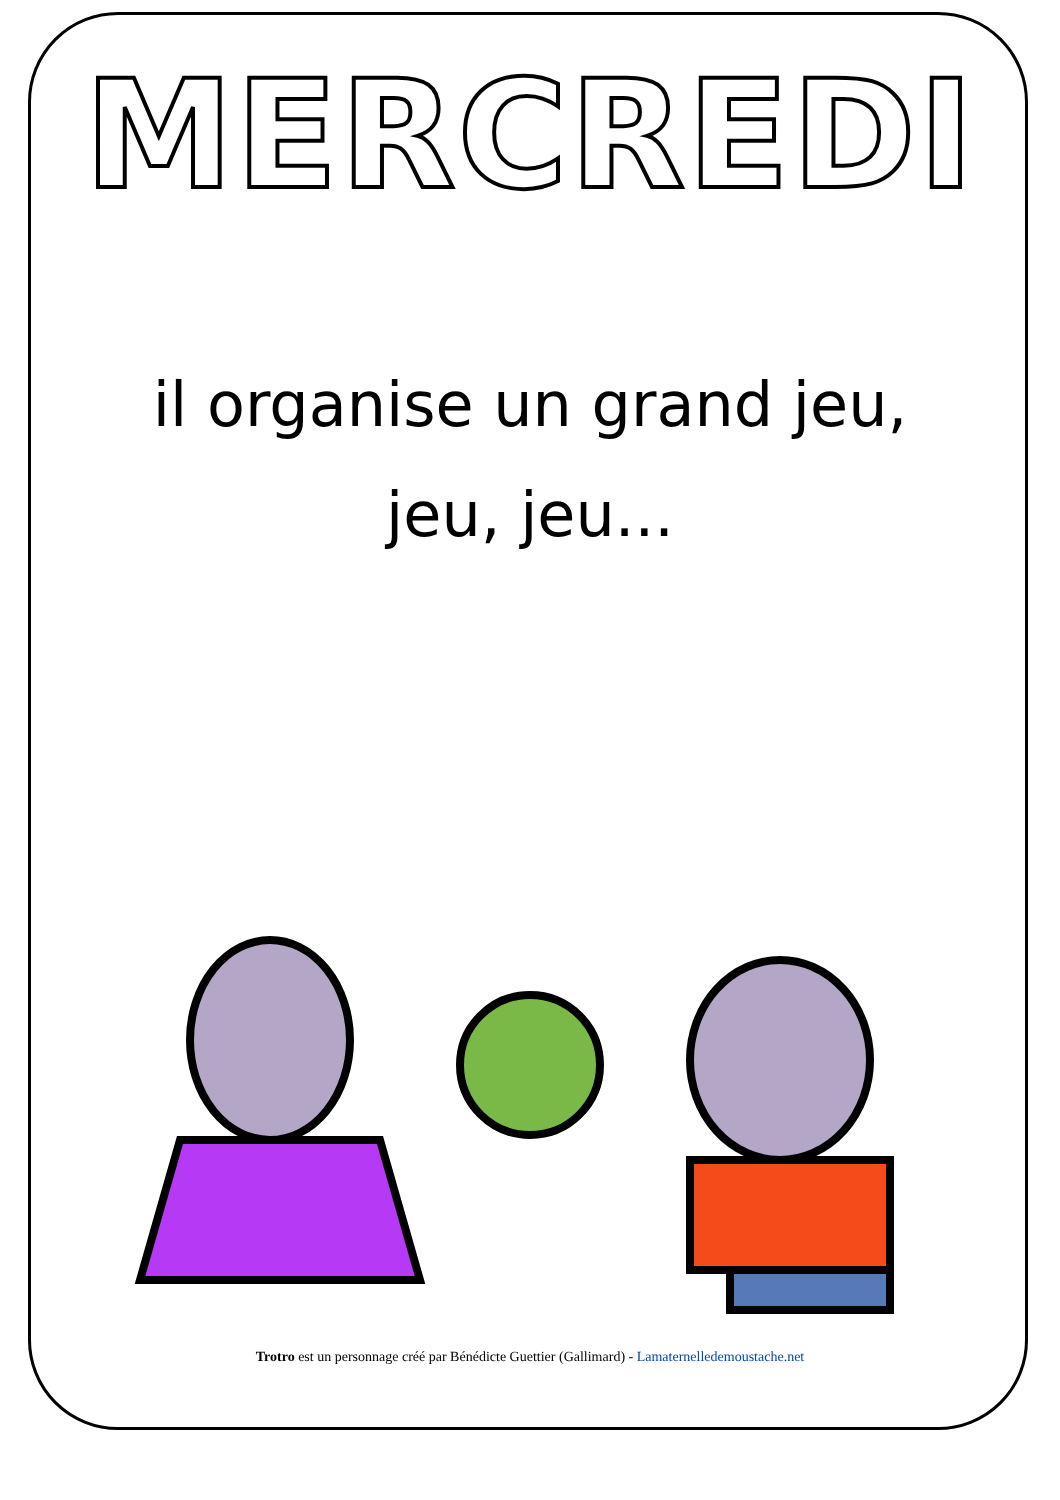MERCREDI
il organise un grand jeu,
jeu, jeu...
Trotro est un personnage créé par Bénédicte Guettier (Gallimard) - Lamaternelledemoustache.net